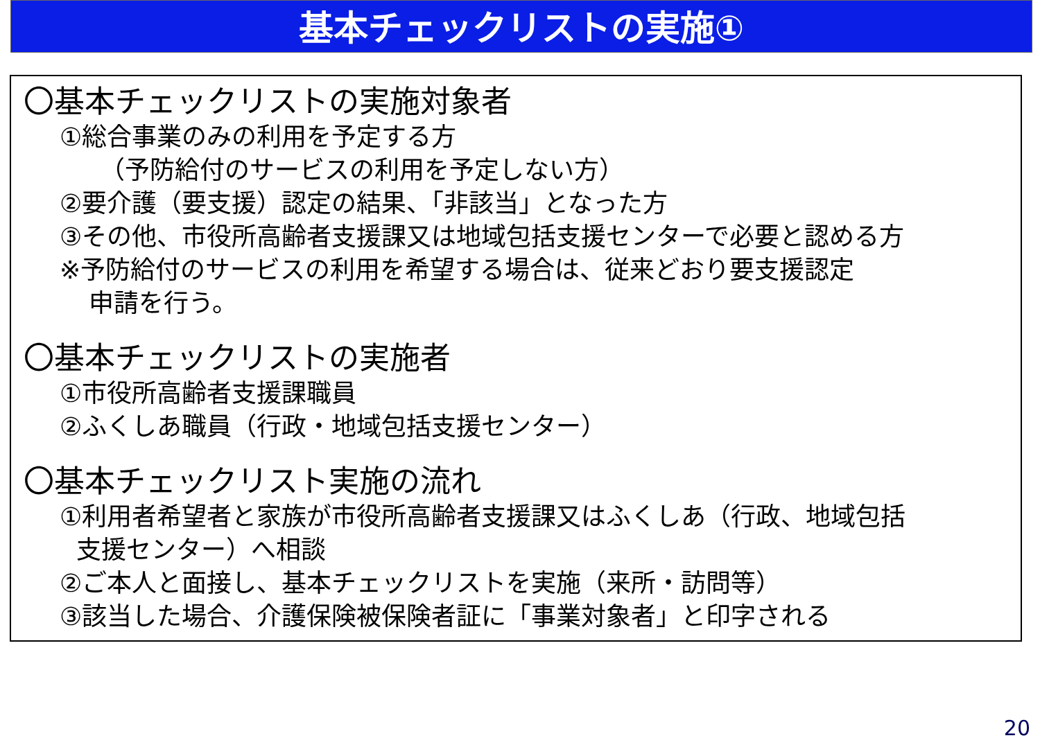基本チェックリストの実施①
〇基本チェックリストの実施対象者
①総合事業のみの利用を予定する方
（予防給付のサービスの利用を予定しない方）
②要介護（要支援）認定の結果、「非該当」となった方
③その他、市役所高齢者支援課又は地域包括支援センターで必要と認める方
※予防給付のサービスの利用を希望する場合は、従来どおり要支援認定
申請を行う。
〇基本チェックリストの実施者
①市役所高齢者支援課職員
②ふくしあ職員（行政・地域包括支援センター）
〇基本チェックリスト実施の流れ
①利用者希望者と家族が市役所高齢者支援課又はふくしあ（行政、地域包括
支援センター）へ相談
②ご本人と面接し、基本チェックリストを実施（来所・訪問等）
③該当した場合、介護保険被保険者証に「事業対象者」と印字される
20